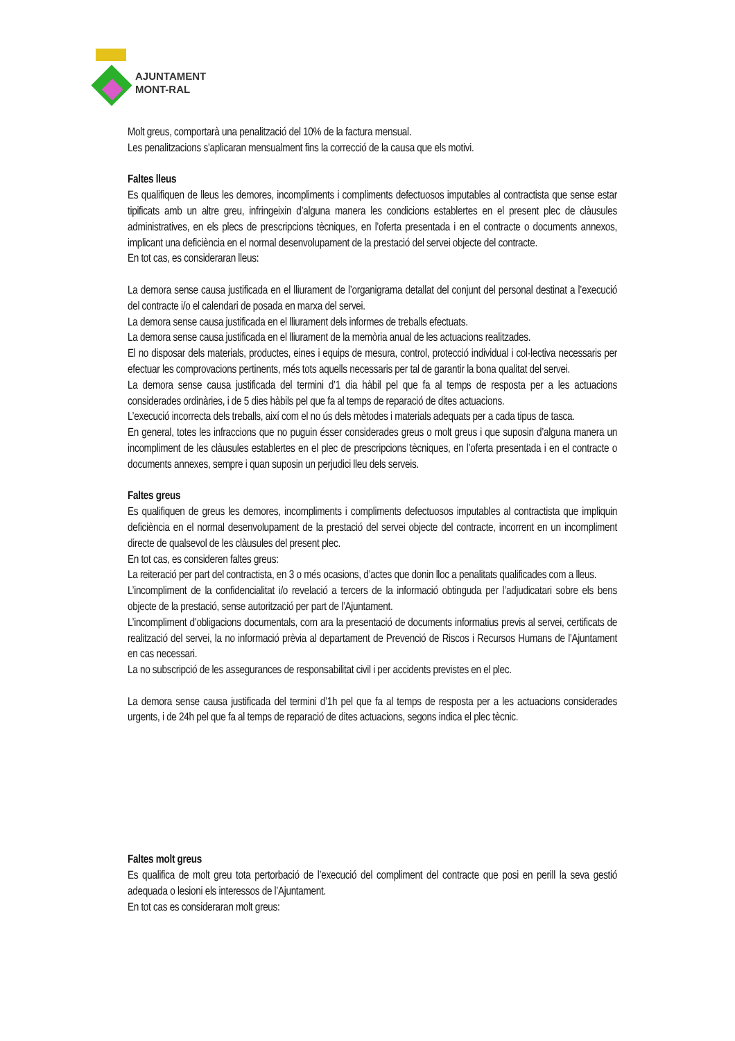AJUNTAMENT
MONT-RAL
Molt greus, comportarà una penalització del 10% de la factura mensual.
Les penalitzacions s’aplicaran mensualment fins la correcció de la causa que els motivi.
Faltes lleus
Es qualifiquen de lleus les demores, incompliments i compliments defectuosos imputables al contractista que sense estar tipificats amb un altre greu, infringeixin d’alguna manera les condicions establertes en el present plec de clàusules administratives, en els plecs de prescripcions tècniques, en l’oferta presentada i en el contracte o documents annexos, implicant una deficiència en el normal desenvolupament de la prestació del servei objecte del contracte.
En tot cas, es consideraran lleus:
La demora sense causa justificada en el lliurament de l’organigrama detallat del conjunt del personal destinat a l’execució del contracte i/o el calendari de posada en marxa del servei.
La demora sense causa justificada en el lliurament dels informes de treballs efectuats.
La demora sense causa justificada en el lliurament de la memòria anual de les actuacions realitzades.
El no disposar dels materials, productes, eines i equips de mesura, control, protecció individual i col·lectiva necessaris per efectuar les comprovacions pertinents, més tots aquells necessaris per tal de garantir la bona qualitat del servei.
La demora sense causa justificada del termini d’1 dia hàbil pel que fa al temps de resposta per a les actuacions considerades ordinàries, i de 5 dies hàbils pel que fa al temps de reparació de dites actuacions.
L’execució incorrecta dels treballs, així com el no ús dels mètodes i materials adequats per a cada tipus de tasca.
En general, totes les infraccions que no puguin ésser considerades greus o molt greus i que suposin d’alguna manera un incompliment de les clàusules establertes en el plec de prescripcions tècniques, en l’oferta presentada i en el contracte o documents annexes, sempre i quan suposin un perjudici lleu dels serveis.
Faltes greus
Es qualifiquen de greus les demores, incompliments i compliments defectuosos imputables al contractista que impliquin deficiència en el normal desenvolupament de la prestació del servei objecte del contracte, incorrent en un incompliment directe de qualsevol de les clàusules del present plec.
En tot cas, es consideren faltes greus:
La reiteració per part del contractista, en 3 o més ocasions, d’actes que donin lloc a penalitats qualificades com a lleus.
L’incompliment de la confidencialitat i/o revelació a tercers de la informació obtinguda per l’adjudicatari sobre els bens objecte de la prestació, sense autorització per part de l’Ajuntament.
L’incompliment d’obligacions documentals, com ara la presentació de documents informatius previs al servei, certificats de realització del servei, la no informació prèvia al departament de Prevenció de Riscos i Recursos Humans de l’Ajuntament en cas necessari.
La no subscripció de les assegurances de responsabilitat civil i per accidents previstes en el plec.
La demora sense causa justificada del termini d’1h pel que fa al temps de resposta per a les actuacions considerades urgents, i de 24h pel que fa al temps de reparació de dites actuacions, segons indica el plec tècnic.
Faltes molt greus
Es qualifica de molt greu tota pertorbació de l’execució del compliment del contracte que posi en perill la seva gestió adequada o lesioni els interessos de l’Ajuntament.
En tot cas es consideraran molt greus: